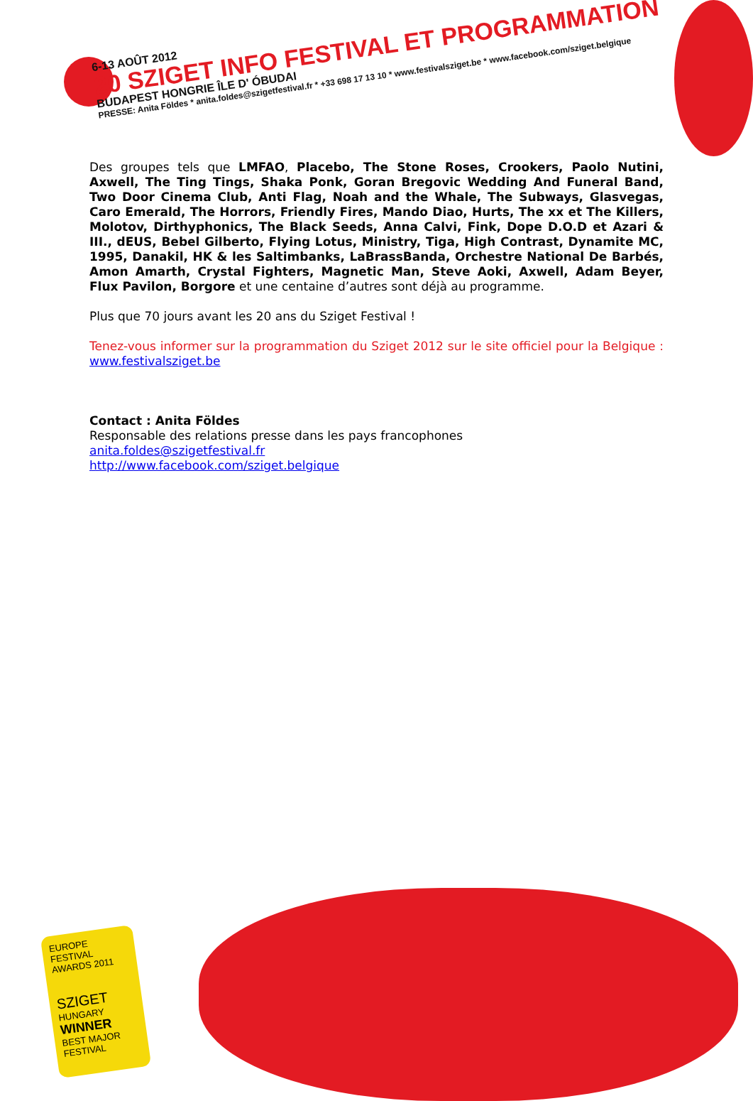6-13 AOÛT 2012
20 SZIGET INFO FESTIVAL ET PROGRAMMATION
BUDAPEST HONGRIE ÎLE D' ÓBUDAI
PRESSE: Anita Földes * anita.foldes@szigetfestival.fr * +33 698 17 13 10 * www.festivalsziget.be * www.facebook.com/sziget.belgique
Des groupes tels que LMFAO, Placebo, The Stone Roses, Crookers, Paolo Nutini, Axwell, The Ting Tings, Shaka Ponk, Goran Bregovic Wedding And Funeral Band, Two Door Cinema Club, Anti Flag, Noah and the Whale, The Subways, Glasvegas, Caro Emerald, The Horrors, Friendly Fires, Mando Diao, Hurts, The xx et The Killers, Molotov, Dirthyphonics, The Black Seeds, Anna Calvi, Fink, Dope D.O.D et Azari & III., dEUS, Bebel Gilberto, Flying Lotus, Ministry, Tiga, High Contrast, Dynamite MC, 1995, Danakil, HK & les Saltimbanks, LaBrassBanda, Orchestre National De Barbés, Amon Amarth, Crystal Fighters, Magnetic Man, Steve Aoki, Axwell, Adam Beyer, Flux Pavilon, Borgore et une centaine d’autres sont déjà au programme.
Plus que 70 jours avant les 20 ans du Sziget Festival !
Tenez-vous informer sur la programmation du Sziget 2012 sur le site officiel pour la Belgique : www.festivalsziget.be
Contact : Anita Földes
Responsable des relations presse dans les pays francophones
anita.foldes@szigetfestival.fr
http://www.facebook.com/sziget.belgique
EUROPE FESTIVAL AWARDS 2011
SZIGET
HUNGARY
WINNER
BEST MAJOR FESTIVAL